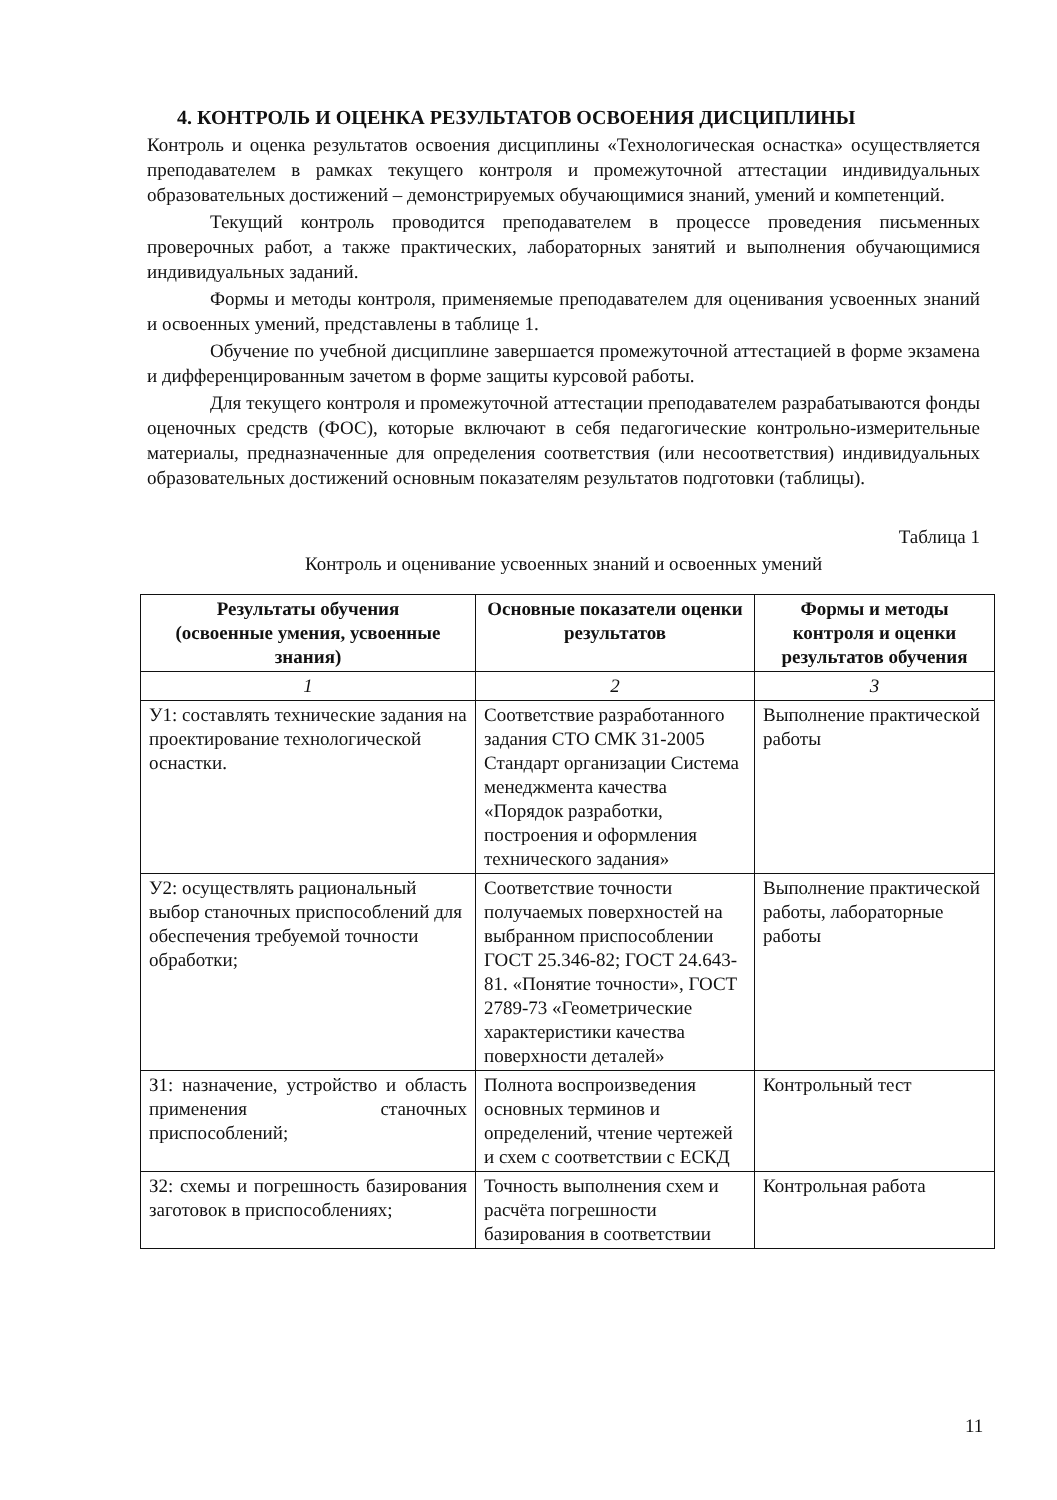4. КОНТРОЛЬ И ОЦЕНКА РЕЗУЛЬТАТОВ ОСВОЕНИЯ ДИСЦИПЛИНЫ
Контроль и оценка результатов освоения дисциплины «Технологическая оснастка» осуществляется преподавателем в рамках текущего контроля и промежуточной аттестации индивидуальных образовательных достижений – демонстрируемых обучающимися знаний, умений и компетенций.
Текущий контроль проводится преподавателем в процессе проведения письменных проверочных работ, а также практических, лабораторных занятий и выполнения обучающимися индивидуальных заданий.
Формы и методы контроля, применяемые преподавателем для оценивания усвоенных знаний и освоенных умений, представлены в таблице 1.
Обучение по учебной дисциплине завершается промежуточной аттестацией в форме экзамена и дифференцированным зачетом в форме защиты курсовой работы.
Для текущего контроля и промежуточной аттестации преподавателем разрабатываются фонды оценочных средств (ФОС), которые включают в себя педагогические контрольно-измерительные материалы, предназначенные для определения соответствия (или несоответствия) индивидуальных образовательных достижений основным показателям результатов подготовки (таблицы).
Таблица 1
Контроль и оценивание усвоенных знаний и освоенных умений
| Результаты обучения (освоенные умения, усвоенные знания) | Основные показатели оценки результатов | Формы и методы контроля и оценки результатов обучения |
| --- | --- | --- |
| 1 | 2 | 3 |
| У1: составлять технические задания на проектирование технологической оснастки. | Соответствие разработанного задания СТО СМК 31-2005 Стандарт организации Система менеджмента качества «Порядок разработки, построения и оформления технического задания» | Выполнение практической работы |
| У2: осуществлять рациональный выбор станочных приспособлений для обеспечения требуемой точности обработки; | Соответствие точности получаемых поверхностей на выбранном приспособлении ГОСТ 25.346-82; ГОСТ 24.643-81. «Понятие точности», ГОСТ 2789-73 «Геометрические характеристики качества поверхности деталей» | Выполнение практической работы, лабораторные работы |
| З1: назначение, устройство и область применения станочных приспособлений; | Полнота воспроизведения основных терминов и определений, чтение чертежей и схем с соответствии с ЕСКД | Контрольный тест |
| З2: схемы и погрешность базирования заготовок в приспособлениях; | Точность выполнения схем и расчёта погрешности базирования в соответствии | Контрольная работа |
11